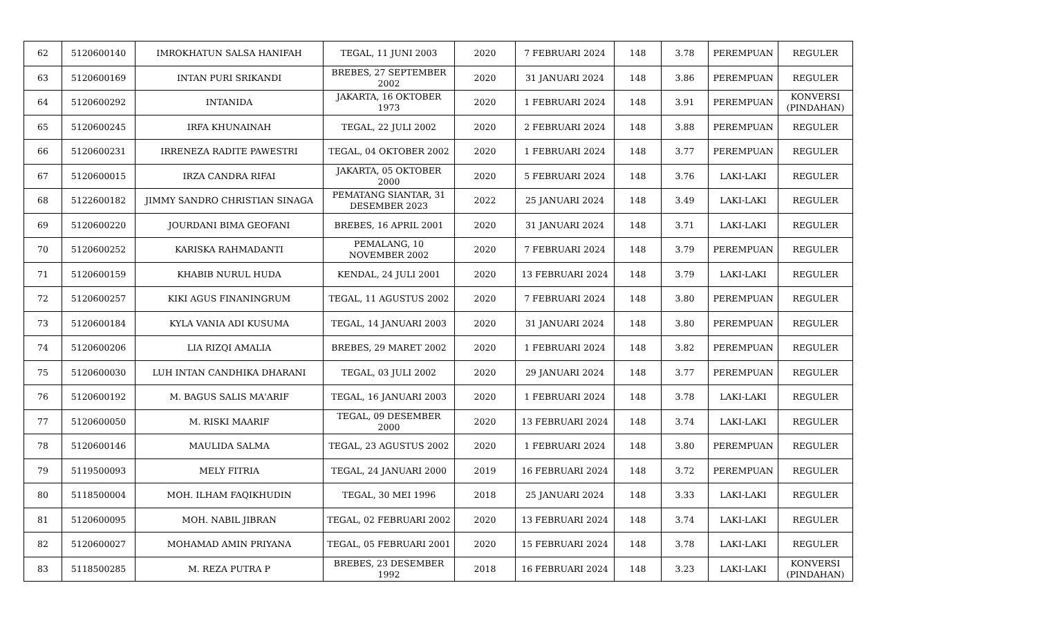| 62 | 5120600140 | IMROKHATUN SALSA HANIFAH | TEGAL, 11 JUNI 2003 | 2020 | 7 FEBRUARI 2024 | 148 | 3.78 | PEREMPUAN | REGULER |
| 63 | 5120600169 | INTAN PURI SRIKANDI | BREBES, 27 SEPTEMBER 2002 | 2020 | 31 JANUARI 2024 | 148 | 3.86 | PEREMPUAN | REGULER |
| 64 | 5120600292 | INTANIDA | JAKARTA, 16 OKTOBER 1973 | 2020 | 1 FEBRUARI 2024 | 148 | 3.91 | PEREMPUAN | KONVERSI (PINDAHAN) |
| 65 | 5120600245 | IRFA KHUNAINAH | TEGAL, 22 JULI 2002 | 2020 | 2 FEBRUARI 2024 | 148 | 3.88 | PEREMPUAN | REGULER |
| 66 | 5120600231 | IRRENEZA RADITE PAWESTRI | TEGAL, 04 OKTOBER 2002 | 2020 | 1 FEBRUARI 2024 | 148 | 3.77 | PEREMPUAN | REGULER |
| 67 | 5120600015 | IRZA CANDRA RIFAI | JAKARTA, 05 OKTOBER 2000 | 2020 | 5 FEBRUARI 2024 | 148 | 3.76 | LAKI-LAKI | REGULER |
| 68 | 5122600182 | JIMMY SANDRO CHRISTIAN SINAGA | PEMATANG SIANTAR, 31 DESEMBER 2023 | 2022 | 25 JANUARI 2024 | 148 | 3.49 | LAKI-LAKI | REGULER |
| 69 | 5120600220 | JOURDANI BIMA GEOFANI | BREBES, 16 APRIL 2001 | 2020 | 31 JANUARI 2024 | 148 | 3.71 | LAKI-LAKI | REGULER |
| 70 | 5120600252 | KARISKA RAHMADANTI | PEMALANG, 10 NOVEMBER 2002 | 2020 | 7 FEBRUARI 2024 | 148 | 3.79 | PEREMPUAN | REGULER |
| 71 | 5120600159 | KHABIB NURUL HUDA | KENDAL, 24 JULI 2001 | 2020 | 13 FEBRUARI 2024 | 148 | 3.79 | LAKI-LAKI | REGULER |
| 72 | 5120600257 | KIKI AGUS FINANINGRUM | TEGAL, 11 AGUSTUS 2002 | 2020 | 7 FEBRUARI 2024 | 148 | 3.80 | PEREMPUAN | REGULER |
| 73 | 5120600184 | KYLA VANIA ADI KUSUMA | TEGAL, 14 JANUARI 2003 | 2020 | 31 JANUARI 2024 | 148 | 3.80 | PEREMPUAN | REGULER |
| 74 | 5120600206 | LIA RIZQI AMALIA | BREBES, 29 MARET 2002 | 2020 | 1 FEBRUARI 2024 | 148 | 3.82 | PEREMPUAN | REGULER |
| 75 | 5120600030 | LUH INTAN CANDHIKA DHARANI | TEGAL, 03 JULI 2002 | 2020 | 29 JANUARI 2024 | 148 | 3.77 | PEREMPUAN | REGULER |
| 76 | 5120600192 | M. BAGUS SALIS MA'ARIF | TEGAL, 16 JANUARI 2003 | 2020 | 1 FEBRUARI 2024 | 148 | 3.78 | LAKI-LAKI | REGULER |
| 77 | 5120600050 | M. RISKI MAARIF | TEGAL, 09 DESEMBER 2000 | 2020 | 13 FEBRUARI 2024 | 148 | 3.74 | LAKI-LAKI | REGULER |
| 78 | 5120600146 | MAULIDA SALMA | TEGAL, 23 AGUSTUS 2002 | 2020 | 1 FEBRUARI 2024 | 148 | 3.80 | PEREMPUAN | REGULER |
| 79 | 5119500093 | MELY FITRIA | TEGAL, 24 JANUARI 2000 | 2019 | 16 FEBRUARI 2024 | 148 | 3.72 | PEREMPUAN | REGULER |
| 80 | 5118500004 | MOH. ILHAM FAQIKHUDIN | TEGAL, 30 MEI 1996 | 2018 | 25 JANUARI 2024 | 148 | 3.33 | LAKI-LAKI | REGULER |
| 81 | 5120600095 | MOH. NABIL JIBRAN | TEGAL, 02 FEBRUARI 2002 | 2020 | 13 FEBRUARI 2024 | 148 | 3.74 | LAKI-LAKI | REGULER |
| 82 | 5120600027 | MOHAMAD AMIN PRIYANA | TEGAL, 05 FEBRUARI 2001 | 2020 | 15 FEBRUARI 2024 | 148 | 3.78 | LAKI-LAKI | REGULER |
| 83 | 5118500285 | M. REZA PUTRA P | BREBES, 23 DESEMBER 1992 | 2018 | 16 FEBRUARI 2024 | 148 | 3.23 | LAKI-LAKI | KONVERSI (PINDAHAN) |